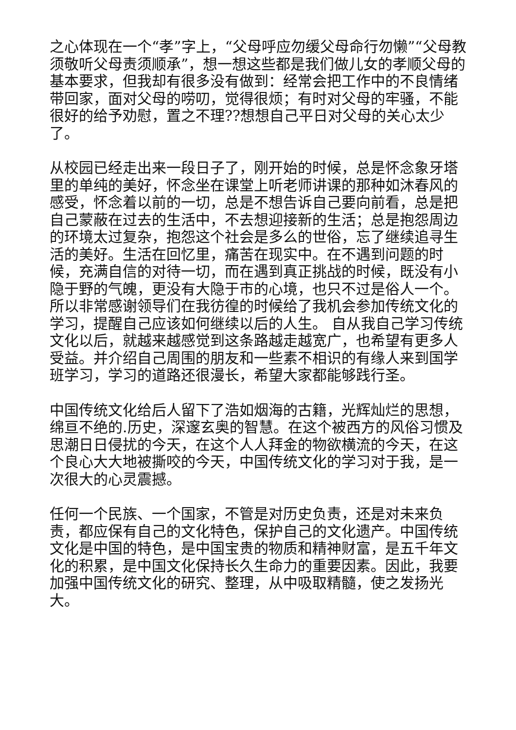之心体现在一个“孝”字上，“父母呼应勿缓父母命行勿懒”“父母教 须敬听父母责须顺承”，想一想这些都是我们做儿女的孝顺父母的基本要求，但我却有很多没有做到：经常会把工作中的不良情绪带回家，面对父母的唠叨，觉得很烦；有时对父母的牢骚，不能很好的给予劝慰，置之不理??想想自己平日对父母的关心太少了。
从校园已经走出来一段日子了，刚开始的时候，总是怀念象牙塔里的单纯的美好，怀念坐在课堂上听老师讲课的那种如沐春风的感受，怀念着以前的一切，总是不想告诉自己要向前看，总是把自己蒙蔽在过去的生活中，不去想迎接新的生活；总是抱怨周边的环境太过复杂，抱怨这个社会是多么的世俗，忘了继续追寻生活的美好。生活在回忆里，痛苦在现实中。在不遇到问题的时候，充满自信的对待一切，而在遇到真正挑战的时候，既没有小隐于野的气魄，更没有大隐于市的心境，也只不过是俗人一个。所以非常感谢领导们在我彷徨的时候给了我机会参加传统文化的学习，提醒自己应该如何继续以后的人生。 自从我自己学习传统文化以后，就越来越感觉到这条路越走越宽广，也希望有更多人受益。并介绍自己周围的朋友和一些素不相识的有缘人来到国学班学习，学习的道路还很漫长，希望大家都能够践行圣。
中国传统文化给后人留下了浩如烟海的古籍，光辉灿烂的思想，绵亘不绝的.历史，深邃玄奥的智慧。在这个被西方的风俗习惯及思潮日日侵扰的今天，在这个人人拜金的物欲横流的今天，在这个良心大大地被撕咬的今天，中国传统文化的学习对于我，是一次很大的心灵震撼。
任何一个民族、一个国家，不管是对历史负责，还是对未来负责，都应保有自己的文化特色，保护自己的文化遗产。中国传统文化是中国的特色，是中国宝贵的物质和精神财富，是五千年文化的积累，是中国文化保持长久生命力的重要因素。因此，我要加强中国传统文化的研究、整理，从中吸取精髓，使之发扬光大。